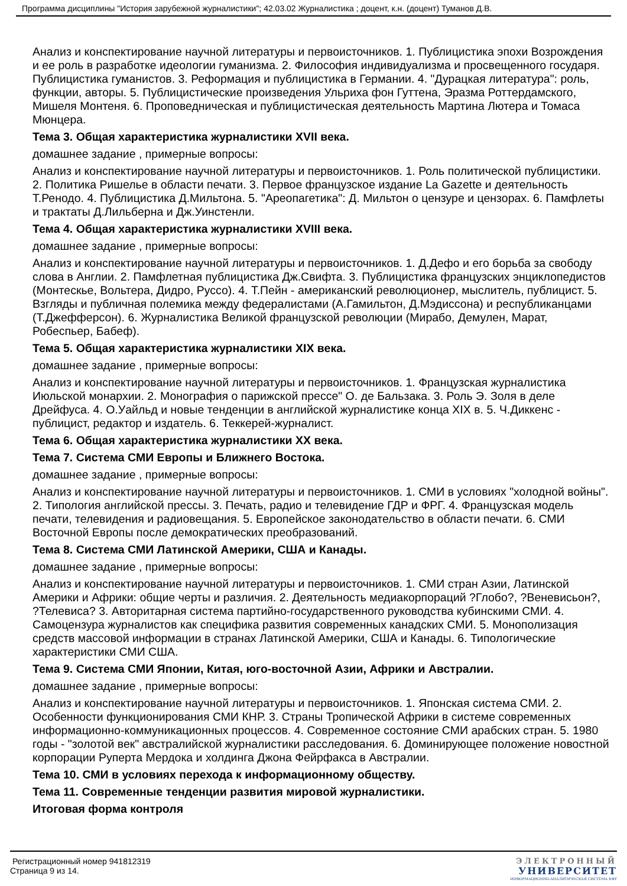Программа дисциплины "История зарубежной журналистики"; 42.03.02 Журналистика ; доцент, к.н. (доцент) Туманов Д.В.
Анализ и конспектирование научной литературы и первоисточников. 1. Публицистика эпохи Возрождения и ее роль в разработке идеологии гуманизма. 2. Философия индивидуализма и просвещенного государя. Публицистика гуманистов. 3. Реформация и публицистика в Германии. 4. "Дурацкая литература": роль, функции, авторы. 5. Публицистические произведения Ульриха фон Гуттена, Эразма Роттердамского, Мишеля Монтеня. 6. Проповедническая и публицистическая деятельность Мартина Лютера и Томаса Мюнцера.
Тема 3. Общая характеристика журналистики XVII века.
домашнее задание , примерные вопросы:
Анализ и конспектирование научной литературы и первоисточников. 1. Роль политической публицистики. 2. Политика Ришелье в области печати. 3. Первое французское издание La Gazette и деятельность Т.Ренодо. 4. Публицистика Д.Мильтона. 5. "Ареопагетика": Д. Мильтон о цензуре и цензорах. 6. Памфлеты и трактаты Д.Лильберна и Дж.Уинстенли.
Тема 4. Общая характеристика журналистики XVIII века.
домашнее задание , примерные вопросы:
Анализ и конспектирование научной литературы и первоисточников. 1. Д.Дефо и его борьба за свободу слова в Англии. 2. Памфлетная публицистика Дж.Свифта. 3. Публицистика французских энциклопедистов (Монтескье, Вольтера, Дидро, Руссо). 4. Т.Пейн - американский революционер, мыслитель, публицист. 5. Взгляды и публичная полемика между федералистами (А.Гамильтон, Д.Мэдиссона) и республиканцами (Т.Джефферсон). 6. Журналистика Великой французской революции (Мирабо, Демулен, Марат, Робеспьер, Бабеф).
Тема 5. Общая характеристика журналистики XIX века.
домашнее задание , примерные вопросы:
Анализ и конспектирование научной литературы и первоисточников. 1. Французская журналистика Июльской монархии. 2. Монография о парижской прессе" О. де Бальзака. 3. Роль Э. Золя в деле Дрейфуса. 4. О.Уайльд и новые тенденции в английской журналистике конца XIX в. 5. Ч.Диккенс - публицист, редактор и издатель. 6. Теккерей-журналист.
Тема 6. Общая характеристика журналистики XX века.
Тема 7. Система СМИ Европы и Ближнего Востока.
домашнее задание , примерные вопросы:
Анализ и конспектирование научной литературы и первоисточников. 1. СМИ в условиях "холодной войны". 2. Типология английской прессы. 3. Печать, радио и телевидение ГДР и ФРГ. 4. Французская модель печати, телевидения и радиовещания. 5. Европейское законодательство в области печати. 6. СМИ Восточной Европы после демократических преобразований.
Тема 8. Система СМИ Латинской Америки, США и Канады.
домашнее задание , примерные вопросы:
Анализ и конспектирование научной литературы и первоисточников. 1. СМИ стран Азии, Латинской Америки и Африки: общие черты и различия. 2. Деятельность медиакорпораций ?Глобо?, ?Веневисьон?, ?Телевиса? 3. Авторитарная система партийно-государственного руководства кубинскими СМИ. 4. Самоцензура журналистов как специфика развития современных канадских СМИ. 5. Монополизация средств массовой информации в странах Латинской Америки, США и Канады. 6. Типологические характеристики СМИ США.
Тема 9. Система СМИ Японии, Китая, юго-восточной Азии, Африки и Австралии.
домашнее задание , примерные вопросы:
Анализ и конспектирование научной литературы и первоисточников. 1. Японская система СМИ. 2. Особенности функционирования СМИ КНР. 3. Страны Тропической Африки в системе современных информационно-коммуникационных процессов. 4. Современное состояние СМИ арабских стран. 5. 1980 годы - "золотой век" австралийской журналистики расследования. 6. Доминирующее положение новостной корпорации Руперта Мердока и холдинга Джона Фейрфакса в Австралии.
Тема 10. СМИ в условиях перехода к информационному обществу.
Тема 11. Современные тенденции развития мировой журналистики.
Итоговая форма контроля
Регистрационный номер 941812319
Страница 9 из 14.
ЭЛЕКТРОННЫЙ
УНИВЕРСИТЕТ
ИНФОРМАЦИОННО-АНАЛИТИЧЕСКАЯ СИСТЕМА КФУ